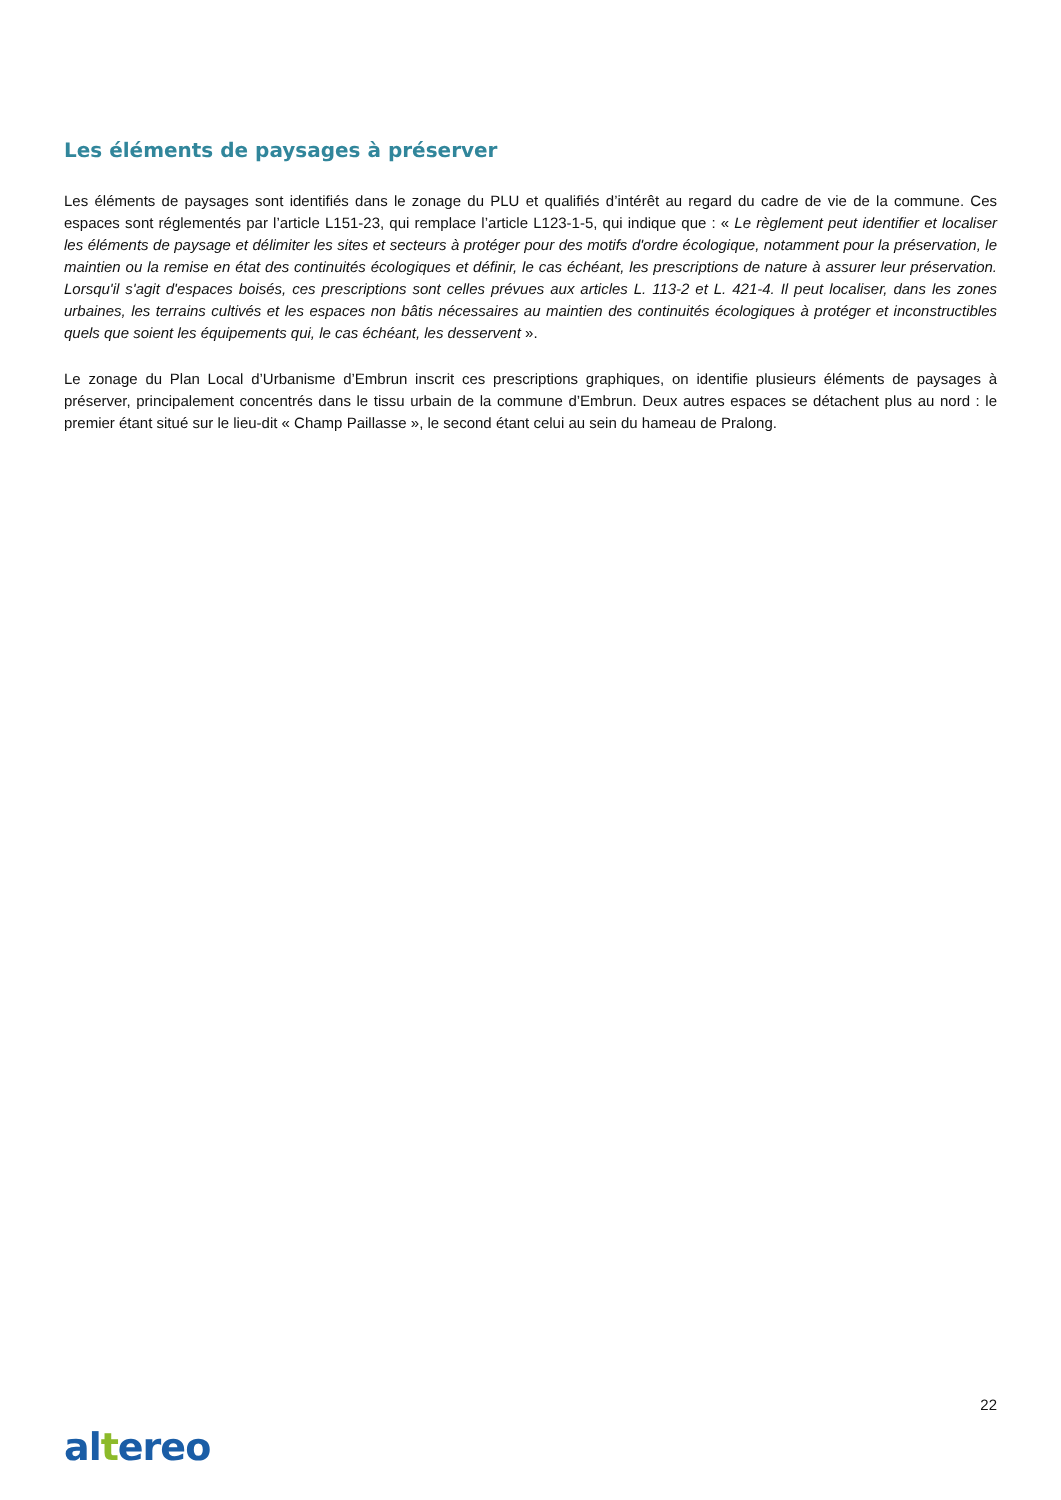Les éléments de paysages à préserver
Les éléments de paysages sont identifiés dans le zonage du PLU et qualifiés d’intérêt au regard du cadre de vie de la commune. Ces espaces sont réglementés par l’article L151-23, qui remplace l’article L123-1-5, qui indique que : « Le règlement peut identifier et localiser les éléments de paysage et délimiter les sites et secteurs à protéger pour des motifs d'ordre écologique, notamment pour la préservation, le maintien ou la remise en état des continuités écologiques et définir, le cas échéant, les prescriptions de nature à assurer leur préservation. Lorsqu'il s'agit d'espaces boisés, ces prescriptions sont celles prévues aux articles L. 113-2 et L. 421-4. Il peut localiser, dans les zones urbaines, les terrains cultivés et les espaces non bâtis nécessaires au maintien des continuités écologiques à protéger et inconstructibles quels que soient les équipements qui, le cas échéant, les desservent ».
Le zonage du Plan Local d’Urbanisme d’Embrun inscrit ces prescriptions graphiques, on identifie plusieurs éléments de paysages à préserver, principalement concentrés dans le tissu urbain de la commune d’Embrun. Deux autres espaces se détachent plus au nord : le premier étant situé sur le lieu-dit « Champ Paillasse », le second étant celui au sein du hameau de Pralong.
22
altereo